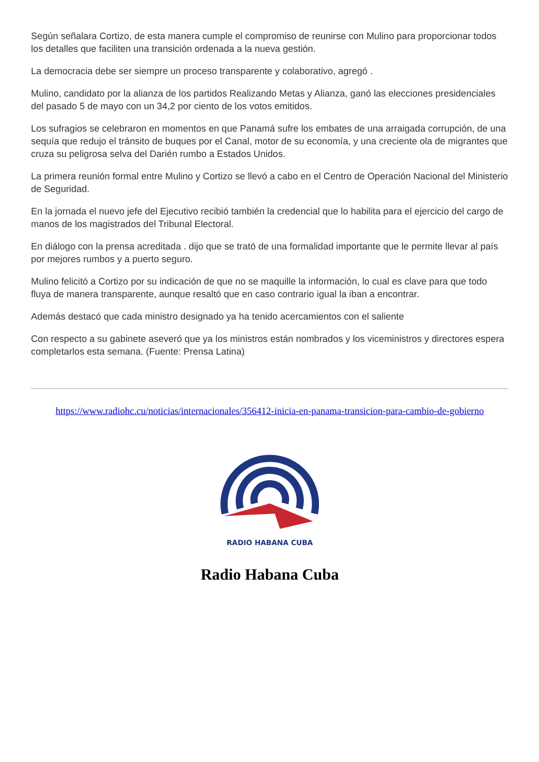Según señalara Cortizo, de esta manera cumple el compromiso de reunirse con Mulino para proporcionar todos los detalles que faciliten una transición ordenada a la nueva gestión.
La democracia debe ser siempre un proceso transparente y colaborativo, agregó .
Mulino, candidato por la alianza de los partidos Realizando Metas y Alianza, ganó las elecciones presidenciales del pasado 5 de mayo con un 34,2 por ciento de los votos emitidos.
Los sufragios se celebraron en momentos en que Panamá sufre los embates de una arraigada corrupción, de una sequía que redujo el tránsito de buques por el Canal, motor de su economía, y una creciente ola de migrantes que cruza su peligrosa selva del Darién rumbo a Estados Unidos.
La primera reunión formal entre Mulino y Cortizo se llevó a cabo en el Centro de Operación Nacional del Ministerio de Seguridad.
En la jornada el nuevo jefe del Ejecutivo recibió también la credencial que lo habilita para el ejercicio del cargo de manos de los magistrados del Tribunal Electoral.
En diálogo con la prensa acreditada . dijo que se trató de una formalidad importante que le permite llevar al país por mejores rumbos y a puerto seguro.
Mulino felicitó a Cortizo por su indicación de que no se maquille la información, lo cual es clave para que todo fluya de manera transparente, aunque resaltó que en caso contrario igual la iban a encontrar.
Además destacó que cada ministro designado ya ha tenido acercamientos con el saliente
Con respecto a su gabinete aseveró que ya los ministros están nombrados y los viceministros y directores espera completarlos esta semana. (Fuente: Prensa Latina)
https://www.radiohc.cu/noticias/internacionales/356412-inicia-en-panama-transicion-para-cambio-de-gobierno
RADIO HABANA CUBA
Radio Habana Cuba